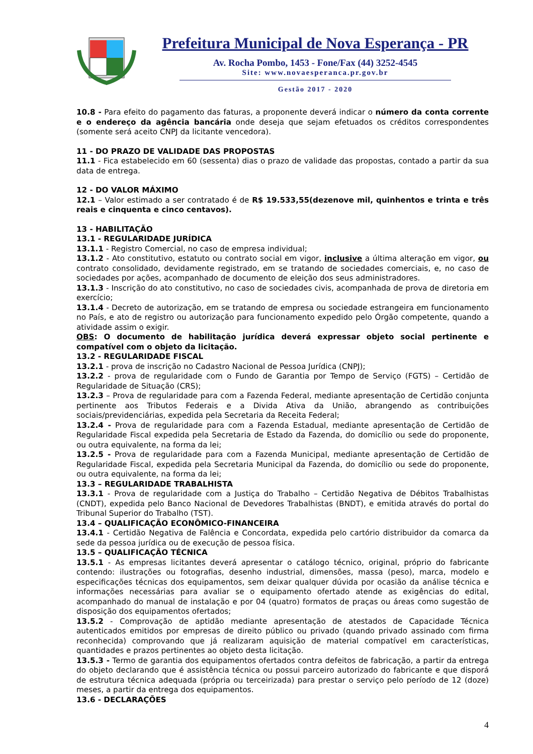Prefeitura Municipal de Nova Esperança - PR
Av. Rocha Pombo, 1453 - Fone/Fax (44) 3252-4545
Site: www.novaesperanca.pr.gov.br
Gestão 2017 - 2020
10.8 - Para efeito do pagamento das faturas, a proponente deverá indicar o número da conta corrente e o endereço da agência bancária onde deseja que sejam efetuados os créditos correspondentes (somente será aceito CNPJ da licitante vencedora).
11 - DO PRAZO DE VALIDADE DAS PROPOSTAS
11.1 - Fica estabelecido em 60 (sessenta) dias o prazo de validade das propostas, contado a partir da sua data de entrega.
12 - DO VALOR MÁXIMO
12.1 – Valor estimado a ser contratado é de R$ 19.533,55(dezenove mil, quinhentos e trinta e três reais e cinquenta e cinco centavos).
13 - HABILITAÇÃO
13.1 - REGULARIDADE JURÍDICA
13.1.1 - Registro Comercial, no caso de empresa individual;
13.1.2 - Ato constitutivo, estatuto ou contrato social em vigor, inclusive a última alteração em vigor, ou contrato consolidado, devidamente registrado, em se tratando de sociedades comerciais, e, no caso de sociedades por ações, acompanhado de documento de eleição dos seus administradores.
13.1.3 - Inscrição do ato constitutivo, no caso de sociedades civis, acompanhada de prova de diretoria em exercício;
13.1.4 - Decreto de autorização, em se tratando de empresa ou sociedade estrangeira em funcionamento no País, e ato de registro ou autorização para funcionamento expedido pelo Órgão competente, quando a atividade assim o exigir.
OBS: O documento de habilitação jurídica deverá expressar objeto social pertinente e compatível com o objeto da licitação.
13.2 - REGULARIDADE FISCAL
13.2.1 - prova de inscrição no Cadastro Nacional de Pessoa Jurídica (CNPJ);
13.2.2 - prova de regularidade com o Fundo de Garantia por Tempo de Serviço (FGTS) – Certidão de Regularidade de Situação (CRS);
13.2.3 – Prova de regularidade para com a Fazenda Federal, mediante apresentação de Certidão conjunta pertinente aos Tributos Federais e a Divida Ativa da União, abrangendo as contribuições sociais/previdenciárias, expedida pela Secretaria da Receita Federal;
13.2.4 - Prova de regularidade para com a Fazenda Estadual, mediante apresentação de Certidão de Regularidade Fiscal expedida pela Secretaria de Estado da Fazenda, do domicílio ou sede do proponente, ou outra equivalente, na forma da lei;
13.2.5 - Prova de regularidade para com a Fazenda Municipal, mediante apresentação de Certidão de Regularidade Fiscal, expedida pela Secretaria Municipal da Fazenda, do domicílio ou sede do proponente, ou outra equivalente, na forma da lei;
13.3 – REGULARIDADE TRABALHISTA
13.3.1 - Prova de regularidade com a Justiça do Trabalho – Certidão Negativa de Débitos Trabalhistas (CNDT), expedida pelo Banco Nacional de Devedores Trabalhistas (BNDT), e emitida através do portal do Tribunal Superior do Trabalho (TST).
13.4 – QUALIFICAÇÃO ECONÔMICO-FINANCEIRA
13.4.1 - Certidão Negativa de Falência e Concordata, expedida pelo cartório distribuidor da comarca da sede da pessoa jurídica ou de execução de pessoa física.
13.5 – QUALIFICAÇÃO TÉCNICA
13.5.1 - As empresas licitantes deverá apresentar o catálogo técnico, original, próprio do fabricante contendo: ilustrações ou fotografias, desenho industrial, dimensões, massa (peso), marca, modelo e especificações técnicas dos equipamentos, sem deixar qualquer dúvida por ocasião da análise técnica e informações necessárias para avaliar se o equipamento ofertado atende as exigências do edital, acompanhado do manual de instalação e por 04 (quatro) formatos de praças ou áreas como sugestão de disposição dos equipamentos ofertados;
13.5.2 - Comprovação de aptidão mediante apresentação de atestados de Capacidade Técnica autenticados emitidos por empresas de direito público ou privado (quando privado assinado com firma reconhecida) comprovando que já realizaram aquisição de material compatível em características, quantidades e prazos pertinentes ao objeto desta licitação.
13.5.3 - Termo de garantia dos equipamentos ofertados contra defeitos de fabricação, a partir da entrega do objeto declarando que é assistência técnica ou possui parceiro autorizado do fabricante e que disporá de estrutura técnica adequada (própria ou terceirizada) para prestar o serviço pelo período de 12 (doze) meses, a partir da entrega dos equipamentos.
13.6 - DECLARAÇÕES
4